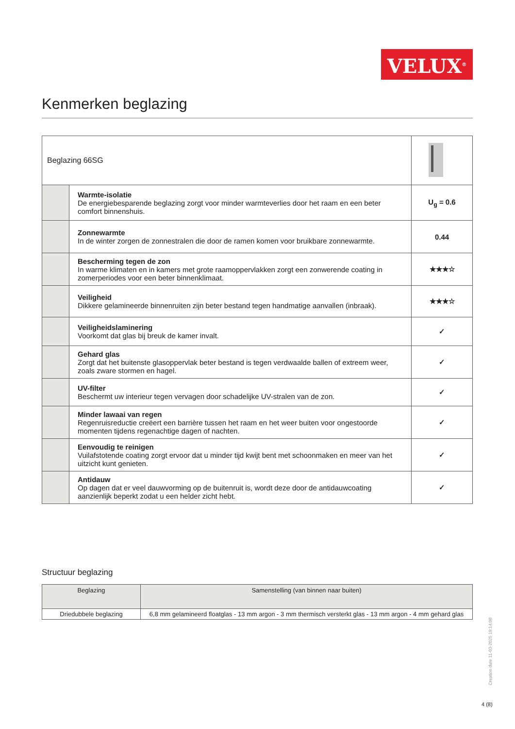VELUX<sup>®</sup>
Kenmerken beglazing
| Beglazing 66SG | | |
| | Warmte-isolatie De energiebesparende beglazing zorgt voor minder warmteverlies door het raam en een beter comfort binnenshuis. | U<sub>g</sub> = 0.6 |
| | Zonnewarmte In de winter zorgen de zonnestralen die door de ramen komen voor bruikbare zonnewarmte. | 0.44 |
| | Bescherming tegen de zon In warme klimaten en in kamers met grote raamoppervlakken zorgt een zonwerende coating in zomerperiodes voor een beter binnenklimaat. | ★★★☆ |
| | Veiligheid Dikkere gelamineerde binnenruiten zijn beter bestand tegen handmatige aanvallen (inbraak). | ★★★☆ |
| | Veiligheidslaminering Voorkomt dat glas bij breuk de kamer invalt. | ✓ |
| | Gehard glas Zorgt dat het buitenste glasoppervlak beter bestand is tegen verdwaalde ballen of extreem weer, zoals zware stormen en hagel. | ✓ |
| | UV-filter Beschermt uw interieur tegen vervagen door schadelijke UV-stralen van de zon. | ✓ |
| | Minder lawaai van regen Regenruisreductie creëert een barrière tussen het raam en het weer buiten voor ongestoorde momenten tijdens regenachtige dagen of nachten. | ✓ |
| | Eenvoudig te reinigen Vuilafstotende coating zorgt ervoor dat u minder tijd kwijt bent met schoonmaken en meer van het uitzicht kunt genieten. | ✓ |
| | Antidauw Op dagen dat er veel dauwvorming op de buitenruit is, wordt deze door de antidauwcoating aanzienlijk beperkt zodat u een helder zicht hebt. | ✓ |
Structuur beglazing
| Beglazing | Samenstelling (van binnen naar buiten) |
| --- | --- |
| Driedubbele beglazing | 6,8 mm gelamineerd floatglas - 13 mm argon - 3 mm thermisch versterkt glas - 13 mm argon - 4 mm gehard glas |
Creation date 11-03-2025 19:14:08
4 (8)